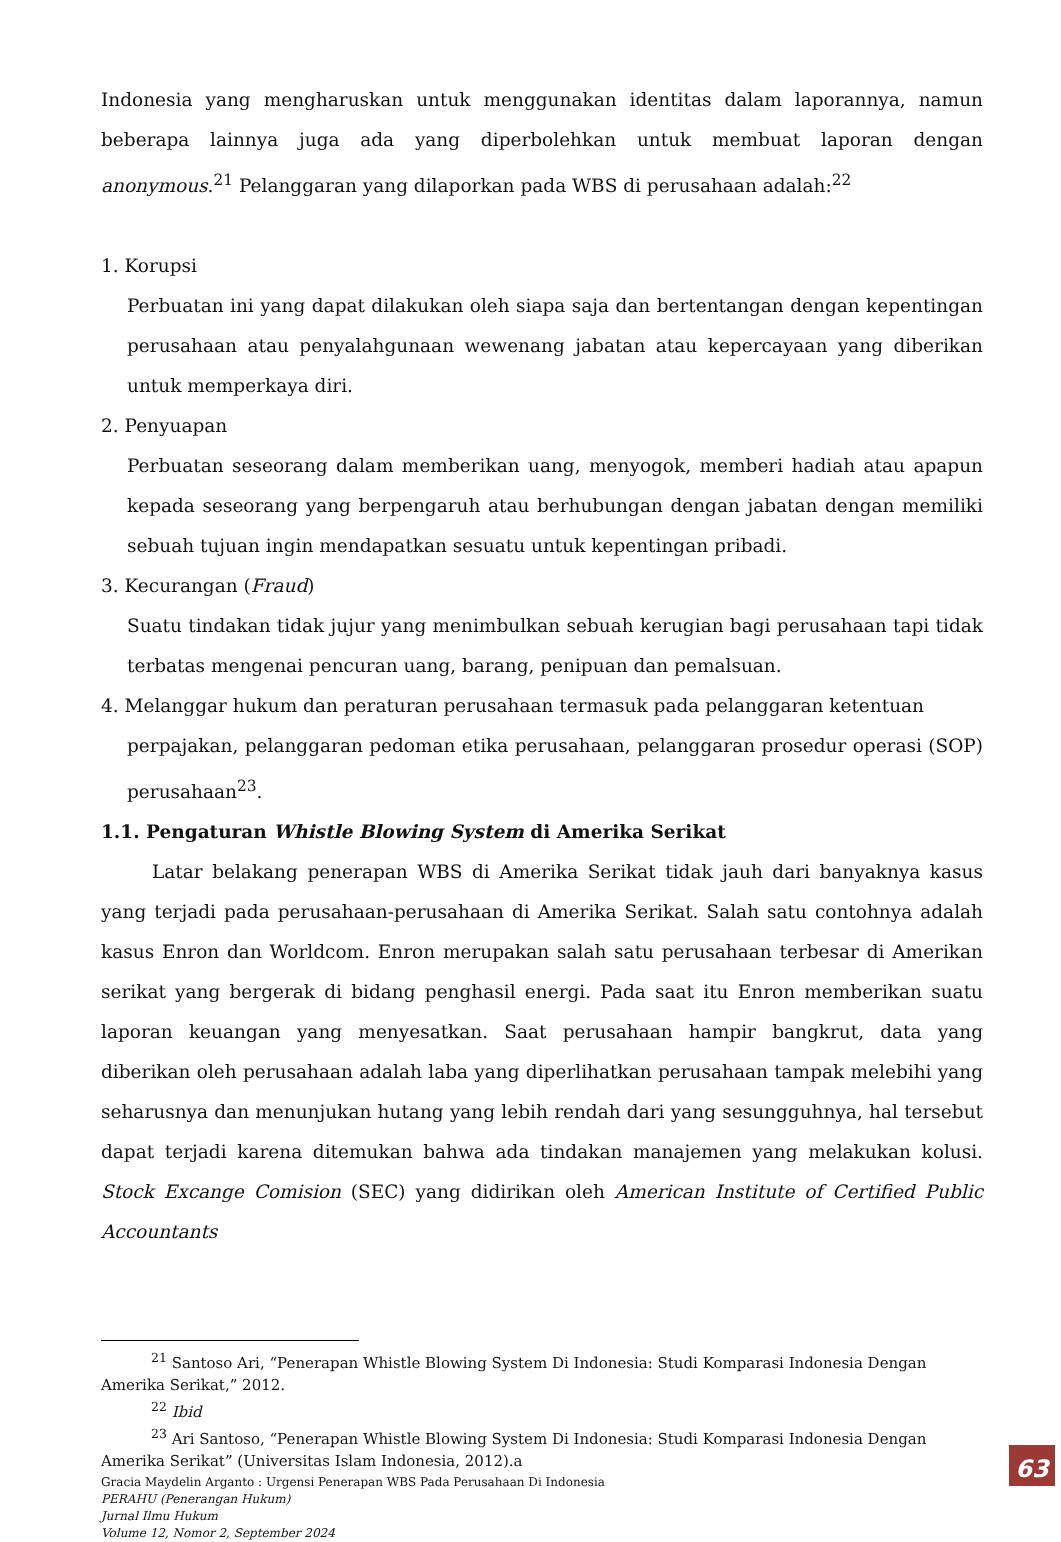Indonesia yang mengharuskan untuk menggunakan identitas dalam laporannya, namun beberapa lainnya juga ada yang diperbolehkan untuk membuat laporan dengan anonymous.<sup>21</sup> Pelanggaran yang dilaporkan pada WBS di perusahaan adalah:<sup>22</sup>
1. Korupsi
Perbuatan ini yang dapat dilakukan oleh siapa saja dan bertentangan dengan kepentingan perusahaan atau penyalahgunaan wewenang jabatan atau kepercayaan yang diberikan untuk memperkaya diri.
2. Penyuapan
Perbuatan seseorang dalam memberikan uang, menyogok, memberi hadiah atau apapun kepada seseorang yang berpengaruh atau berhubungan dengan jabatan dengan memiliki sebuah tujuan ingin mendapatkan sesuatu untuk kepentingan pribadi.
3. Kecurangan (Fraud)
Suatu tindakan tidak jujur yang menimbulkan sebuah kerugian bagi perusahaan tapi tidak terbatas mengenai pencuran uang, barang, penipuan dan pemalsuan.
4. Melanggar hukum dan peraturan perusahaan termasuk pada pelanggaran ketentuan
perpajakan, pelanggaran pedoman etika perusahaan, pelanggaran prosedur operasi (SOP) perusahaan<sup>23</sup>.
1.1. Pengaturan Whistle Blowing System di Amerika Serikat
Latar belakang penerapan WBS di Amerika Serikat tidak jauh dari banyaknya kasus yang terjadi pada perusahaan-perusahaan di Amerika Serikat. Salah satu contohnya adalah kasus Enron dan Worldcom. Enron merupakan salah satu perusahaan terbesar di Amerikan serikat yang bergerak di bidang penghasil energi. Pada saat itu Enron memberikan suatu laporan keuangan yang menyesatkan. Saat perusahaan hampir bangkrut, data yang diberikan oleh perusahaan adalah laba yang diperlihatkan perusahaan tampak melebihi yang seharusnya dan menunjukan hutang yang lebih rendah dari yang sesungguhnya, hal tersebut dapat terjadi karena ditemukan bahwa ada tindakan manajemen yang melakukan kolusi. Stock Excange Comision (SEC) yang didirikan oleh American Institute of Certified Public Accountants
<sup>21</sup> Santoso Ari, “Penerapan Whistle Blowing System Di Indonesia: Studi Komparasi Indonesia Dengan
Amerika Serikat,” 2012.
<sup>22</sup> Ibid
<sup>23</sup> Ari Santoso, “Penerapan Whistle Blowing System Di Indonesia: Studi Komparasi Indonesia Dengan
Amerika Serikat” (Universitas Islam Indonesia, 2012).a
Gracia Maydelin Arganto : Urgensi Penerapan WBS Pada Perusahaan Di Indonesia
PERAHU (Penerangan Hukum)
Jurnal Ilmu Hukum
Volume 12, Nomor 2, September 2024
63